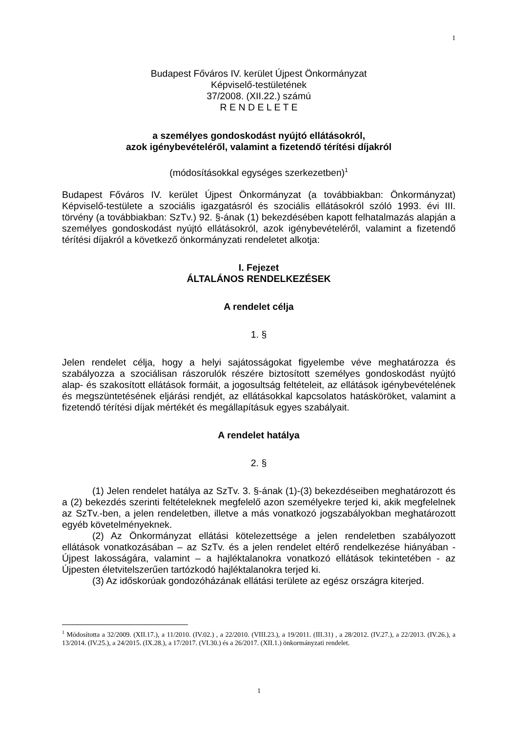1
Budapest Főváros IV. kerület Újpest Önkormányzat
Képviselő-testületének
37/2008. (XII.22.) számú
R E N D E L E T E
a személyes gondoskodást nyújtó ellátásokról,
azok igénybevételéről, valamint a fizetendő térítési díjakról
(módosításokkal egységes szerkezetben)<sup>1</sup>
Budapest Főváros IV. kerület Újpest Önkormányzat (a továbbiakban: Önkormányzat) Képviselő-testülete a szociális igazgatásról és szociális ellátásokról szóló 1993. évi III. törvény (a továbbiakban: SzTv.) 92. §-ának (1) bekezdésében kapott felhatalmazás alapján a személyes gondoskodást nyújtó ellátásokról, azok igénybevételéről, valamint a fizetendő térítési díjakról a következő önkormányzati rendeletet alkotja:
I. Fejezet
ÁLTALÁNOS RENDELKEZÉSEK
A rendelet célja
1. §
Jelen rendelet célja, hogy a helyi sajátosságokat figyelembe véve meghatározza és szabályozza a szociálisan rászorulók részére biztosított személyes gondoskodást nyújtó alap- és szakosított ellátások formáit, a jogosultság feltételeit, az ellátások igénybevételének és megszüntetésének eljárási rendjét, az ellátásokkal kapcsolatos hatásköröket, valamint a fizetendő térítési díjak mértékét és megállapításuk egyes szabályait.
A rendelet hatálya
2. §
(1) Jelen rendelet hatálya az SzTv. 3. §-ának (1)-(3) bekezdéseiben meghatározott és a (2) bekezdés szerinti feltételeknek megfelelő azon személyekre terjed ki, akik megfelelnek az SzTv.-ben, a jelen rendeletben, illetve a más vonatkozó jogszabályokban meghatározott egyéb követelményeknek.
(2) Az Önkormányzat ellátási kötelezettsége a jelen rendeletben szabályozott ellátások vonatkozásában – az SzTv. és a jelen rendelet eltérő rendelkezése hiányában - Újpest lakosságára, valamint – a hajléktalanokra vonatkozó ellátások tekintetében - az Újpesten életvitelszerűen tartózkodó hajléktalanokra terjed ki.
(3) Az időskorúak gondozóházának ellátási területe az egész országra kiterjed.
<sup>1</sup> Módosította a 32/2009. (XII.17.), a 11/2010. (IV.02.) , a 22/2010. (VIII.23.), a 19/2011. (III.31) , a 28/2012. (IV.27.), a 22/2013. (IV.26.), a 13/2014. (IV.25.), a 24/2015. (IX.28.), a 17/2017. (VI.30.) és a 26/2017. (XII.1.) önkormányzati rendelet.
1